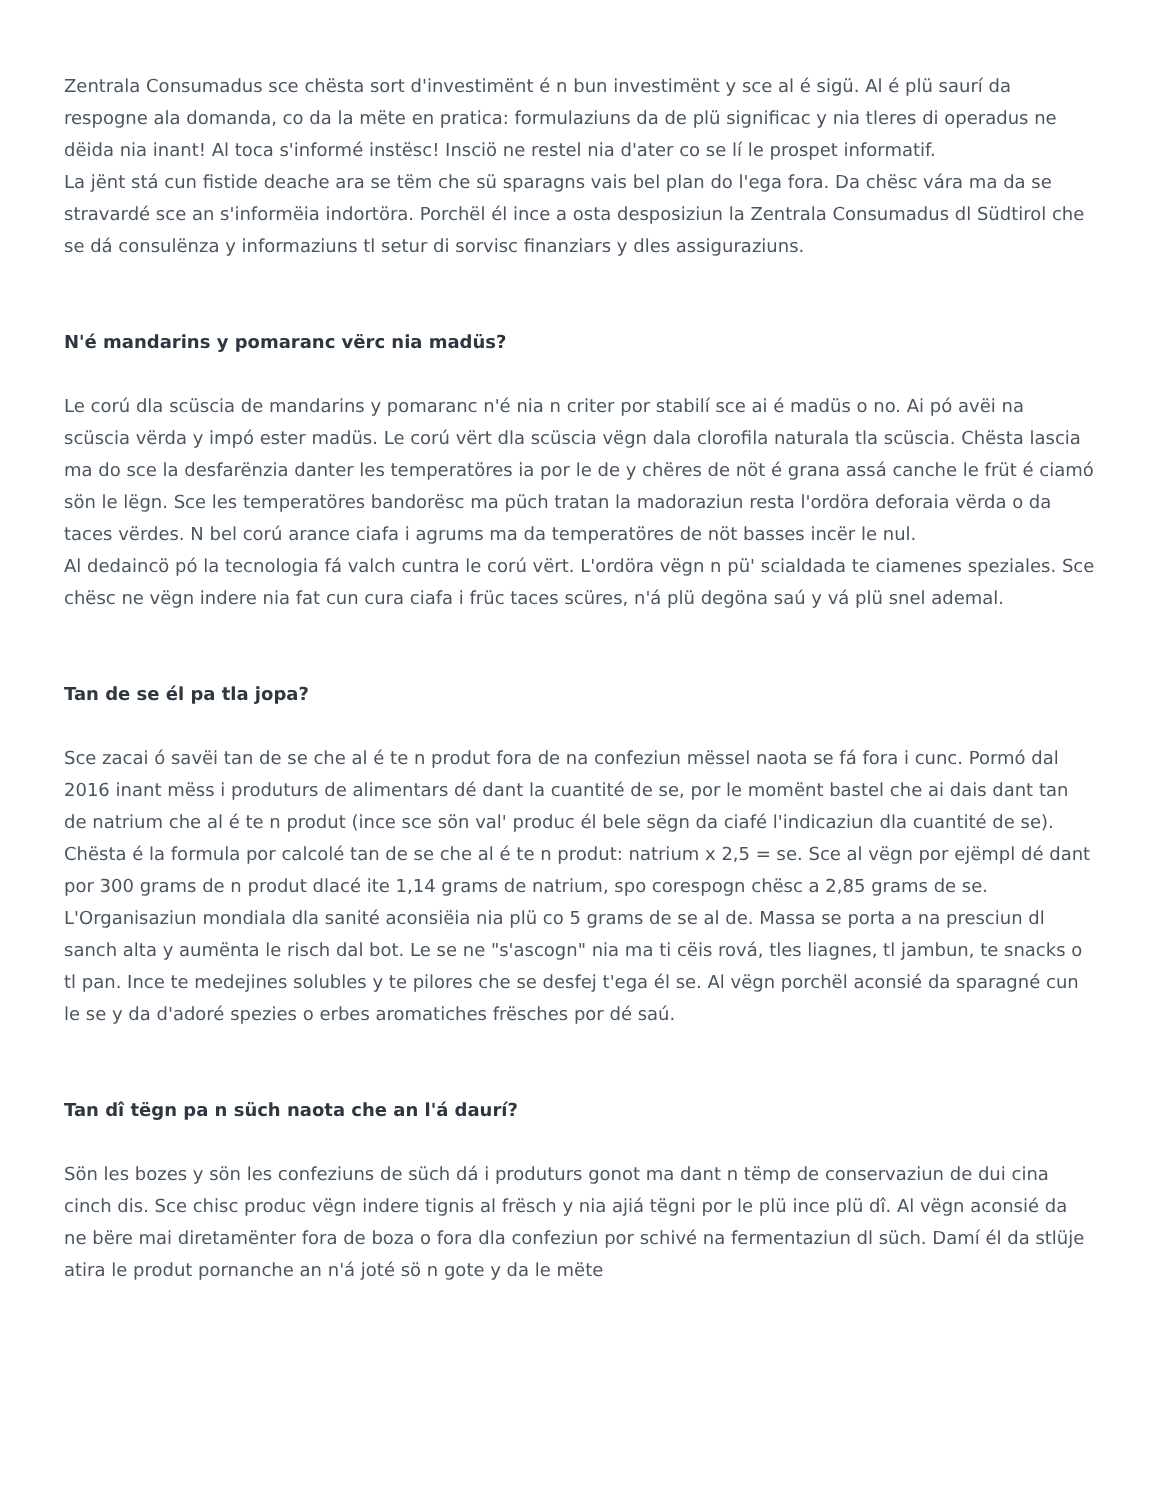Zentrala Consumadus sce chësta sort d'investimënt é n bun investimënt y sce al é sigü. Al é plü saurí da respogne ala domanda, co da la mëte en pratica: formulaziuns da de plü significac y nia tleres di operadus ne dëida nia inant! Al toca s'informé instësc! Insciö ne restel nia d'ater co se lí le prospet informatif.
La jënt stá cun fistide deache ara se tëm che sü sparagns vais bel plan do l'ega fora. Da chësc vára ma da se stravardé sce an s'informëia indortöra. Porchël él ince a osta desposiziun la Zentrala Consumadus dl Südtirol che se dá consulënza y informaziuns tl setur di sorvisc finanziars y dles assiguraziuns.
N'é mandarins y pomaranc vërc nia madüs?
Le corú dla scüscia de mandarins y pomaranc n'é nia n criter por stabilí sce ai é madüs o no. Ai pó avëi na scüscia vërda y impó ester madüs. Le corú vërt dla scüscia vëgn dala clorofila naturala tla scüscia. Chësta lascia ma do sce la desfarënzia danter les temperatöres ia por le de y chëres de nöt é grana assá canche le früt é ciamó sön le lëgn. Sce les temperatöres bandorësc ma püch tratan la madoraziun resta l'ordöra deforaia vërda o da taces vërdes. N bel corú arance ciafa i agrums ma da temperatöres de nöt basses incër le nul.
Al dedaincö pó la tecnologia fá valch cuntra le corú vërt. L'ordöra vëgn n pü' scialdada te ciamenes speziales. Sce chësc ne vëgn indere nia fat cun cura ciafa i früc taces scüres, n'á plü degöna saú y vá plü snel ademal.
Tan de se él pa tla jopa?
Sce zacai ó savëi tan de se che al é te n produt fora de na confeziun mëssel naota se fá fora i cunc. Pormó dal 2016 inant mëss i produturs de alimentars dé dant la cuantité de se, por le momënt bastel che ai dais dant tan de natrium che al é te n produt (ince sce sön val' produc él bele sëgn da ciafé l'indicaziun dla cuantité de se). Chësta é la formula por calcolé tan de se che al é te n produt: natrium x 2,5 = se. Sce al vëgn por ejëmpl dé dant por 300 grams de n produt dlacé ite 1,14 grams de natrium, spo corespogn chësc a 2,85 grams de se.
L'Organisaziun mondiala dla sanité aconsiëia nia plü co 5 grams de se al de. Massa se porta a na presciun dl sanch alta y aumënta le risch dal bot. Le se ne "s'ascogn" nia ma ti cëis rová, tles liagnes, tl jambun, te snacks o tl pan. Ince te medejines solubles y te pilores che se desfej t'ega él se. Al vëgn porchël aconsié da sparagné cun le se y da d'adoré spezies o erbes aromatiches frësches por dé saú.
Tan dî tëgn pa n süch naota che an l'á daurí?
Sön les bozes y sön les confeziuns de süch dá i produturs gonot ma dant n tëmp de conservaziun de dui cina cinch dis. Sce chisc produc vëgn indere tignis al frësch y nia ajiá tëgni por le plü ince plü dî. Al vëgn aconsié da ne bëre mai diretamënter fora de boza o fora dla confeziun por schivé na fermentaziun dl süch. Damí él da stlüje atira le produt pornanche an n'á joté sö n gote y da le mëte